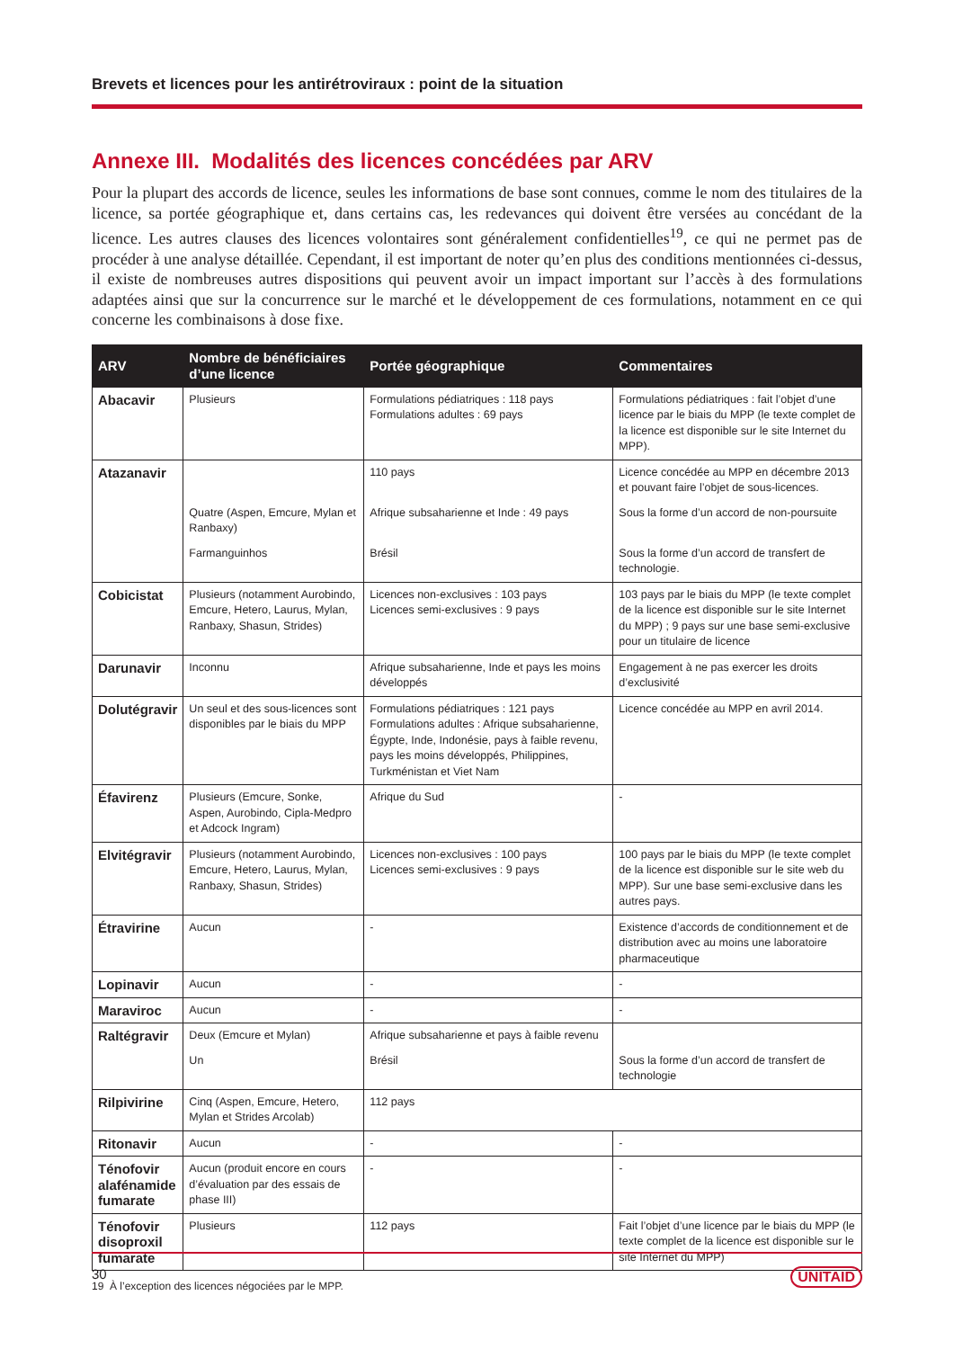Brevets et licences pour les antirétroviraux : point de la situation
Annexe III. Modalités des licences concédées par ARV
Pour la plupart des accords de licence, seules les informations de base sont connues, comme le nom des titulaires de la licence, sa portée géographique et, dans certains cas, les redevances qui doivent être versées au concédant de la licence. Les autres clauses des licences volontaires sont généralement confidentielles<sup>19</sup>, ce qui ne permet pas de procéder à une analyse détaillée. Cependant, il est important de noter qu’en plus des conditions mentionnées ci-dessus, il existe de nombreuses autres dispositions qui peuvent avoir un impact important sur l’accès à des formulations adaptées ainsi que sur la concurrence sur le marché et le développement de ces formulations, notamment en ce qui concerne les combinaisons à dose fixe.
| ARV | Nombre de bénéficiaires d’une licence | Portée géographique | Commentaires |
| --- | --- | --- | --- |
| Abacavir | Plusieurs | Formulations pédiatriques : 118 pays Formulations adultes : 69 pays | Formulations pédiatriques : fait l’objet d’une licence par le biais du MPP (le texte complet de la licence est disponible sur le site Internet du MPP). |
| Atazanavir | Quatre (Aspen, Emcure, Mylan et Ranbaxy) Farmanguinhos | 110 pays Afrique subsaharienne et Inde : 49 pays Brésil | Licence concédée au MPP en décembre 2013 et pouvant faire l’objet de sous-licences. Sous la forme d’un accord de non-poursuite Sous la forme d’un accord de transfert de technologie. |
| Cobicistat | Plusieurs (notamment Aurobindo, Emcure, Hetero, Laurus, Mylan, Ranbaxy, Shasun, Strides) | Licences non-exclusives : 103 pays Licences semi-exclusives : 9 pays | 103 pays par le biais du MPP (le texte complet de la licence est disponible sur le site Internet du MPP) ; 9 pays sur une base semi-exclusive pour un titulaire de licence |
| Darunavir | Inconnu | Afrique subsaharienne, Inde et pays les moins développés | Engagement à ne pas exercer les droits d’exclusivité |
| Dolutégravir | Un seul et des sous-licences sont disponibles par le biais du MPP | Formulations pédiatriques : 121 pays Formulations adultes : Afrique subsaharienne, Égypte, Inde, Indonésie, pays à faible revenu, pays les moins développés, Philippines, Turkménistan et Viet Nam | Licence concédée au MPP en avril 2014. |
| Éfavirenz | Plusieurs (Emcure, Sonke, Aspen, Aurobindo, Cipla-Medpro et Adcock Ingram) | Afrique du Sud | - |
| Elvitégravir | Plusieurs (notamment Aurobindo, Emcure, Hetero, Laurus, Mylan, Ranbaxy, Shasun, Strides) | Licences non-exclusives : 100 pays Licences semi-exclusives : 9 pays | 100 pays par le biais du MPP (le texte complet de la licence est disponible sur le site web du MPP). Sur une base semi-exclusive dans les autres pays. |
| Étravirine | Aucun | - | Existence d’accords de conditionnement et de distribution avec au moins une laboratoire pharmaceutique |
| Lopinavir | Aucun | - | - |
| Maraviroc | Aucun | - | - |
| Raltégravir | Deux (Emcure et Mylan) Un | Afrique subsaharienne et pays à faible revenu Brésil | Sous la forme d’un accord de transfert de technologie |
| Rilpivirine | Cinq (Aspen, Emcure, Hetero, Mylan et Strides Arcolab) | 112 pays | |
| Ritonavir | Aucun | - | - |
| Ténofovir alafénamide fumarate | Aucun (produit encore en cours d’évaluation par des essais de phase III) | - | - |
| Ténofovir disoproxil fumarate | Plusieurs | 112 pays | Fait l’objet d’une licence par le biais du MPP (le texte complet de la licence est disponible sur le site Internet du MPP) |
19 À l’exception des licences négociées par le MPP.
30 UNITAID